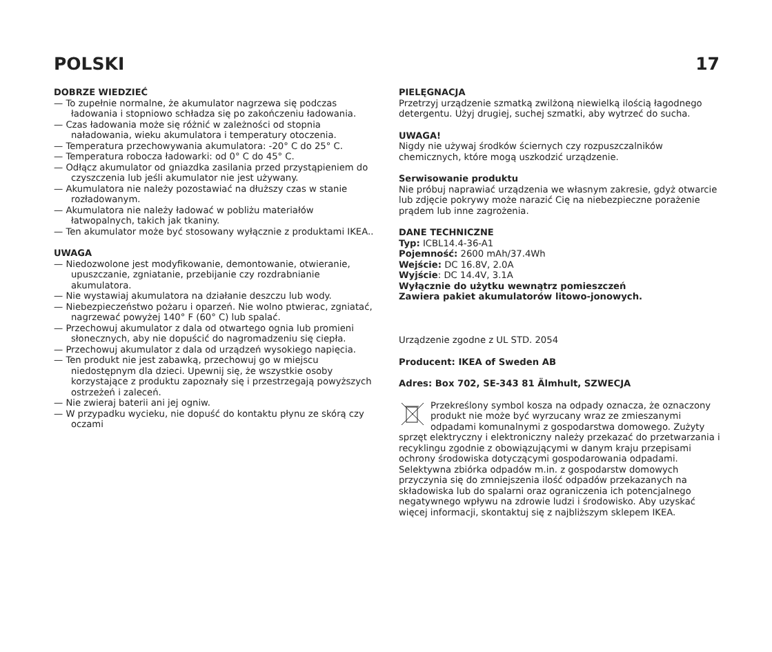POLSKI 17
DOBRZE WIEDZIEĆ
— To zupełnie normalne, że akumulator nagrzewa się podczas ładowania i stopniowo schładza się po zakończeniu ładowania.
— Czas ładowania może się różnić w zależności od stopnia naładowania, wieku akumulatora i temperatury otoczenia.
— Temperatura przechowywania akumulatora: -20° C do 25° C.
— Temperatura robocza ładowarki: od 0° C do 45° C.
— Odłącz akumulator od gniazdka zasilania przed przystąpieniem do czyszczenia lub jeśli akumulator nie jest używany.
— Akumulatora nie należy pozostawiać na dłuższy czas w stanie rozładowanym.
— Akumulatora nie należy ładować w pobliżu materiałów łatwopalnych, takich jak tkaniny.
— Ten akumulator może być stosowany wyłącznie z produktami IKEA..
UWAGA
— Niedozwolone jest modyfikowanie, demontowanie, otwieranie, upuszczanie, zgniatanie, przebijanie czy rozdrabnianie akumulatora.
— Nie wystawiaj akumulatora na działanie deszczu lub wody.
— Niebezpieczeństwo pożaru i oparzeń. Nie wolno ptwierac, zgniatać, nagrzewać powyżej 140° F (60° C) lub spalać.
— Przechowuj akumulator z dala od otwartego ognia lub promieni słonecznych, aby nie dopuścić do nagromadzeniu się ciepła.
— Przechowuj akumulator z dala od urządzeń wysokiego napięcia.
— Ten produkt nie jest zabawką, przechowuj go w miejscu niedostępnym dla dzieci. Upewnij się, że wszystkie osoby korzystające z produktu zapoznały się i przestrzegają powyższych ostrzeżeń i zaleceń.
— Nie zwieraj baterii ani jej ogniw.
— W przypadku wycieku, nie dopuść do kontaktu płynu ze skórą czy oczami
PIELĘGNACJA
Przetrzyj urządzenie szmatką zwilżoną niewielką ilością łagodnego detergentu. Użyj drugiej, suchej szmatki, aby wytrzeć do sucha.
UWAGA!
Nigdy nie używaj środków ściernych czy rozpuszczalników chemicznych, które mogą uszkodzić urządzenie.
Serwisowanie produktu
Nie próbuj naprawiać urządzenia we własnym zakresie, gdyż otwarcie lub zdjęcie pokrywy może narazić Cię na niebezpieczne porażenie prądem lub inne zagrożenia.
DANE TECHNICZNE
Typ: ICBL14.4-36-A1
Pojemność: 2600 mAh/37.4Wh
Wejście: DC 16.8V, 2.0A
Wyjście: DC 14.4V, 3.1A
Wyłącznie do użytku wewnątrz pomieszczeń
Zawiera pakiet akumulatorów litowo-jonowych.
Urządzenie zgodne z UL STD. 2054
Producent: IKEA of Sweden AB
Adres: Box 702, SE-343 81 Älmhult, SZWECJA
Przekreślony symbol kosza na odpady oznacza, że oznaczony produkt nie może być wyrzucany wraz ze zmieszanymi odpadami komunalnymi z gospodarstwa domowego. Zużyty sprzęt elektryczny i elektroniczny należy przekazać do przetwarzania i recyklingu zgodnie z obowiązującymi w danym kraju przepisami ochrony środowiska dotyczącymi gospodarowania odpadami. Selektywna zbiórka odpadów m.in. z gospodarstw domowych przyczynia się do zmniejszenia ilość odpadów przekazanych na składowiska lub do spalarni oraz ograniczenia ich potencjalnego negatywnego wpływu na zdrowie ludzi i środowisko. Aby uzyskać więcej informacji, skontaktuj się z najbliższym sklepem IKEA.